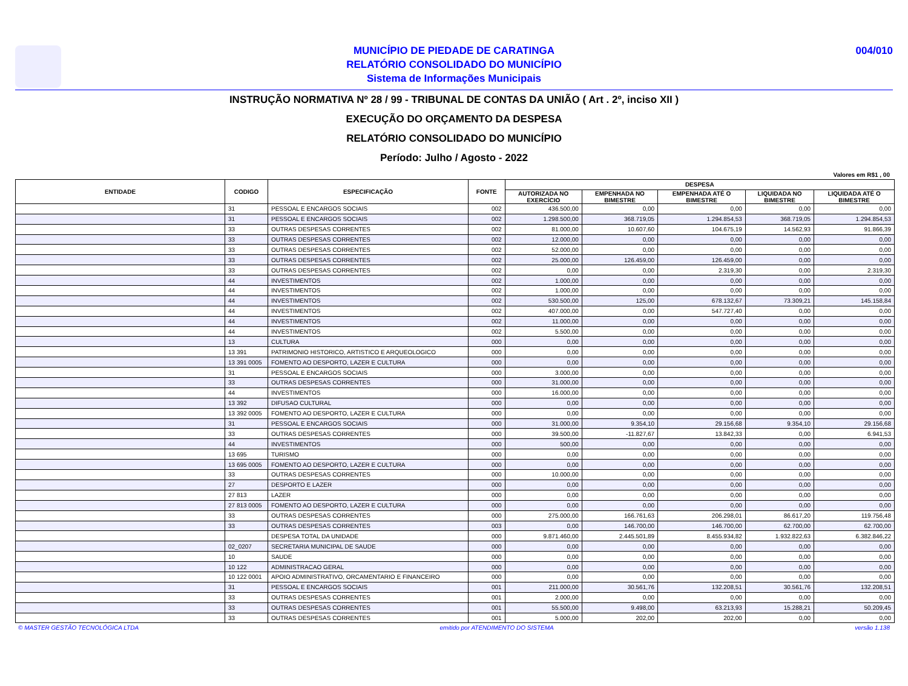MUNICÍPIO DE PIEDADE DE CARATINGA
RELATÓRIO CONSOLIDADO DO MUNICÍPIO
Sistema de Informações Municipais
004/010
INSTRUÇÃO NORMATIVA Nº 28 / 99 - TRIBUNAL DE CONTAS DA UNIÃO ( Art . 2º, inciso XII )
EXECUÇÃO DO ORÇAMENTO DA DESPESA
RELATÓRIO CONSOLIDADO DO MUNICÍPIO
Período: Julho / Agosto - 2022
Valores em R$1 , 00
| ENTIDADE | CODIGO | ESPECIFICAÇÃO | FONTE | DESPESA | | | | |
| --- | --- | --- | --- | --- | --- | --- | --- | --- |
| | | | | AUTORIZADA NO EXERCÍCIO | EMPENHADA NO BIMESTRE | EMPENHADA ATÉ O BIMESTRE | LIQUIDADA NO BIMESTRE | LIQUIDADA ATÉ O BIMESTRE |
| | 31 | PESSOAL E ENCARGOS SOCIAIS | 002 | 436.500,00 | 0,00 | 0,00 | 0,00 | 0,00 |
| | 31 | PESSOAL E ENCARGOS SOCIAIS | 002 | 1.298.500,00 | 368.719,05 | 1.294.854,53 | 368.719,05 | 1.294.854,53 |
| | 33 | OUTRAS DESPESAS CORRENTES | 002 | 81.000,00 | 10.607,60 | 104.675,19 | 14.562,93 | 91.866,39 |
| | 33 | OUTRAS DESPESAS CORRENTES | 002 | 12.000,00 | 0,00 | 0,00 | 0,00 | 0,00 |
| | 33 | OUTRAS DESPESAS CORRENTES | 002 | 52.000,00 | 0,00 | 0,00 | 0,00 | 0,00 |
| | 33 | OUTRAS DESPESAS CORRENTES | 002 | 25.000,00 | 126.459,00 | 126.459,00 | 0,00 | 0,00 |
| | 33 | OUTRAS DESPESAS CORRENTES | 002 | 0,00 | 0,00 | 2.319,30 | 0,00 | 2.319,30 |
| | 44 | INVESTIMENTOS | 002 | 1.000,00 | 0,00 | 0,00 | 0,00 | 0,00 |
| | 44 | INVESTIMENTOS | 002 | 1.000,00 | 0,00 | 0,00 | 0,00 | 0,00 |
| | 44 | INVESTIMENTOS | 002 | 530.500,00 | 125,00 | 678.132,67 | 73.309,21 | 145.158,84 |
| | 44 | INVESTIMENTOS | 002 | 407.000,00 | 0,00 | 547.727,40 | 0,00 | 0,00 |
| | 44 | INVESTIMENTOS | 002 | 11.000,00 | 0,00 | 0,00 | 0,00 | 0,00 |
| | 44 | INVESTIMENTOS | 002 | 5.500,00 | 0,00 | 0,00 | 0,00 | 0,00 |
| | 13 | CULTURA | 000 | 0,00 | 0,00 | 0,00 | 0,00 | 0,00 |
| | 13 391 | PATRIMONIO HISTORICO, ARTISTICO E ARQUEOLOGICO | 000 | 0,00 | 0,00 | 0,00 | 0,00 | 0,00 |
| | 13 391 0005 | FOMENTO AO DESPORTO, LAZER E CULTURA | 000 | 0,00 | 0,00 | 0,00 | 0,00 | 0,00 |
| | 31 | PESSOAL E ENCARGOS SOCIAIS | 000 | 3.000,00 | 0,00 | 0,00 | 0,00 | 0,00 |
| | 33 | OUTRAS DESPESAS CORRENTES | 000 | 31.000,00 | 0,00 | 0,00 | 0,00 | 0,00 |
| | 44 | INVESTIMENTOS | 000 | 16.000,00 | 0,00 | 0,00 | 0,00 | 0,00 |
| | 13 392 | DIFUSAO CULTURAL | 000 | 0,00 | 0,00 | 0,00 | 0,00 | 0,00 |
| | 13 392 0005 | FOMENTO AO DESPORTO, LAZER E CULTURA | 000 | 0,00 | 0,00 | 0,00 | 0,00 | 0,00 |
| | 31 | PESSOAL E ENCARGOS SOCIAIS | 000 | 31.000,00 | 9.354,10 | 29.156,68 | 9.354,10 | 29.156,68 |
| | 33 | OUTRAS DESPESAS CORRENTES | 000 | 39.500,00 | -11.827,67 | 13.842,33 | 0,00 | 6.941,53 |
| | 44 | INVESTIMENTOS | 000 | 500,00 | 0,00 | 0,00 | 0,00 | 0,00 |
| | 13 695 | TURISMO | 000 | 0,00 | 0,00 | 0,00 | 0,00 | 0,00 |
| | 13 695 0005 | FOMENTO AO DESPORTO, LAZER E CULTURA | 000 | 0,00 | 0,00 | 0,00 | 0,00 | 0,00 |
| | 33 | OUTRAS DESPESAS CORRENTES | 000 | 10.000,00 | 0,00 | 0,00 | 0,00 | 0,00 |
| | 27 | DESPORTO E LAZER | 000 | 0,00 | 0,00 | 0,00 | 0,00 | 0,00 |
| | 27 813 | LAZER | 000 | 0,00 | 0,00 | 0,00 | 0,00 | 0,00 |
| | 27 813 0005 | FOMENTO AO DESPORTO, LAZER E CULTURA | 000 | 0,00 | 0,00 | 0,00 | 0,00 | 0,00 |
| | 33 | OUTRAS DESPESAS CORRENTES | 000 | 275.000,00 | 166.761,63 | 206.298,01 | 86.617,20 | 119.756,48 |
| | 33 | OUTRAS DESPESAS CORRENTES | 003 | 0,00 | 146.700,00 | 146.700,00 | 62.700,00 | 62.700,00 |
| | | DESPESA TOTAL DA UNIDADE | 000 | 9.871.460,00 | 2.445.501,89 | 8.455.934,82 | 1.932.822,63 | 6.382.846,22 |
| | 02_0207 | SECRETARIA MUNICIPAL DE SAUDE | 000 | 0,00 | 0,00 | 0,00 | 0,00 | 0,00 |
| | 10 | SAUDE | 000 | 0,00 | 0,00 | 0,00 | 0,00 | 0,00 |
| | 10 122 | ADMINISTRACAO GERAL | 000 | 0,00 | 0,00 | 0,00 | 0,00 | 0,00 |
| | 10 122 0001 | APOIO ADMINISTRATIVO, ORCAMENTARIO E FINANCEIRO | 000 | 0,00 | 0,00 | 0,00 | 0,00 | 0,00 |
| | 31 | PESSOAL E ENCARGOS SOCIAIS | 001 | 211.000,00 | 30.561,76 | 132.208,51 | 30.561,76 | 132.208,51 |
| | 33 | OUTRAS DESPESAS CORRENTES | 001 | 2.000,00 | 0,00 | 0,00 | 0,00 | 0,00 |
| | 33 | OUTRAS DESPESAS CORRENTES | 001 | 55.500,00 | 9.498,00 | 63.213,93 | 15.288,21 | 50.209,45 |
| | 33 | OUTRAS DESPESAS CORRENTES | 001 | 5.000,00 | 202,00 | 202,00 | 0,00 | 0,00 |
© MASTER GESTÃO TECNOLÓGICA LTDA emitido por ATENDIMENTO DO SISTEMA versão 1.138